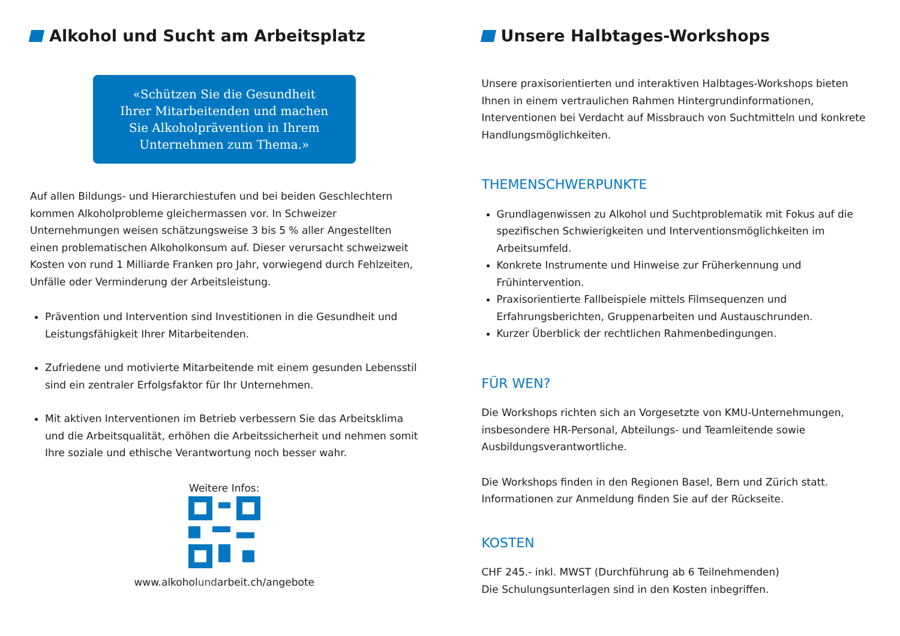Alkohol und Sucht am Arbeitsplatz
«Schützen Sie die Gesundheit
Ihrer Mitarbeitenden und machen
Sie Alkoholprävention in Ihrem
Unternehmen zum Thema.»
Auf allen Bildungs- und Hierarchiestufen und bei beiden Geschlechtern kommen Alkoholprobleme gleichermassen vor. In Schweizer Unternehmungen weisen schätzungsweise 3 bis 5 % aller Angestellten einen problematischen Alkoholkonsum auf. Dieser verursacht schweizweit Kosten von rund 1 Milliarde Franken pro Jahr, vorwiegend durch Fehlzeiten, Unfälle oder Verminderung der Arbeitsleistung.
Prävention und Intervention sind Investitionen in die Gesundheit und Leistungsfähigkeit Ihrer Mitarbeitenden.
Zufriedene und motivierte Mitarbeitende mit einem gesunden Lebensstil sind ein zentraler Erfolgsfaktor für Ihr Unternehmen.
Mit aktiven Interventionen im Betrieb verbessern Sie das Arbeitsklima und die Arbeitsqualität, erhöhen die Arbeitssicherheit und nehmen somit Ihre soziale und ethische Verantwortung noch besser wahr.
Weitere Infos:
www.alkoholundarbeit.ch/angebote
Unsere Halbtages-Workshops
Unsere praxisorientierten und interaktiven Halbtages-Workshops bieten Ihnen in einem vertraulichen Rahmen Hintergrundinformationen, Interventionen bei Verdacht auf Missbrauch von Suchtmitteln und konkrete Handlungsmöglichkeiten.
THEMENSCHWERPUNKTE
Grundlagenwissen zu Alkohol und Suchtproblematik mit Fokus auf die spezifischen Schwierigkeiten und Interventionsmöglichkeiten im Arbeitsumfeld.
Konkrete Instrumente und Hinweise zur Früherkennung und Frühintervention.
Praxisorientierte Fallbeispiele mittels Filmsequenzen und Erfahrungsberichten, Gruppenarbeiten und Austauschrunden.
Kurzer Überblick der rechtlichen Rahmenbedingungen.
FÜR WEN?
Die Workshops richten sich an Vorgesetzte von KMU-Unternehmungen, insbesondere HR-Personal, Abteilungs- und Teamleitende sowie Ausbildungsverantwortliche.
Die Workshops finden in den Regionen Basel, Bern und Zürich statt. Informationen zur Anmeldung finden Sie auf der Rückseite.
KOSTEN
CHF 245.- inkl. MWST (Durchführung ab 6 Teilnehmenden)
Die Schulungsunterlagen sind in den Kosten inbegriffen.